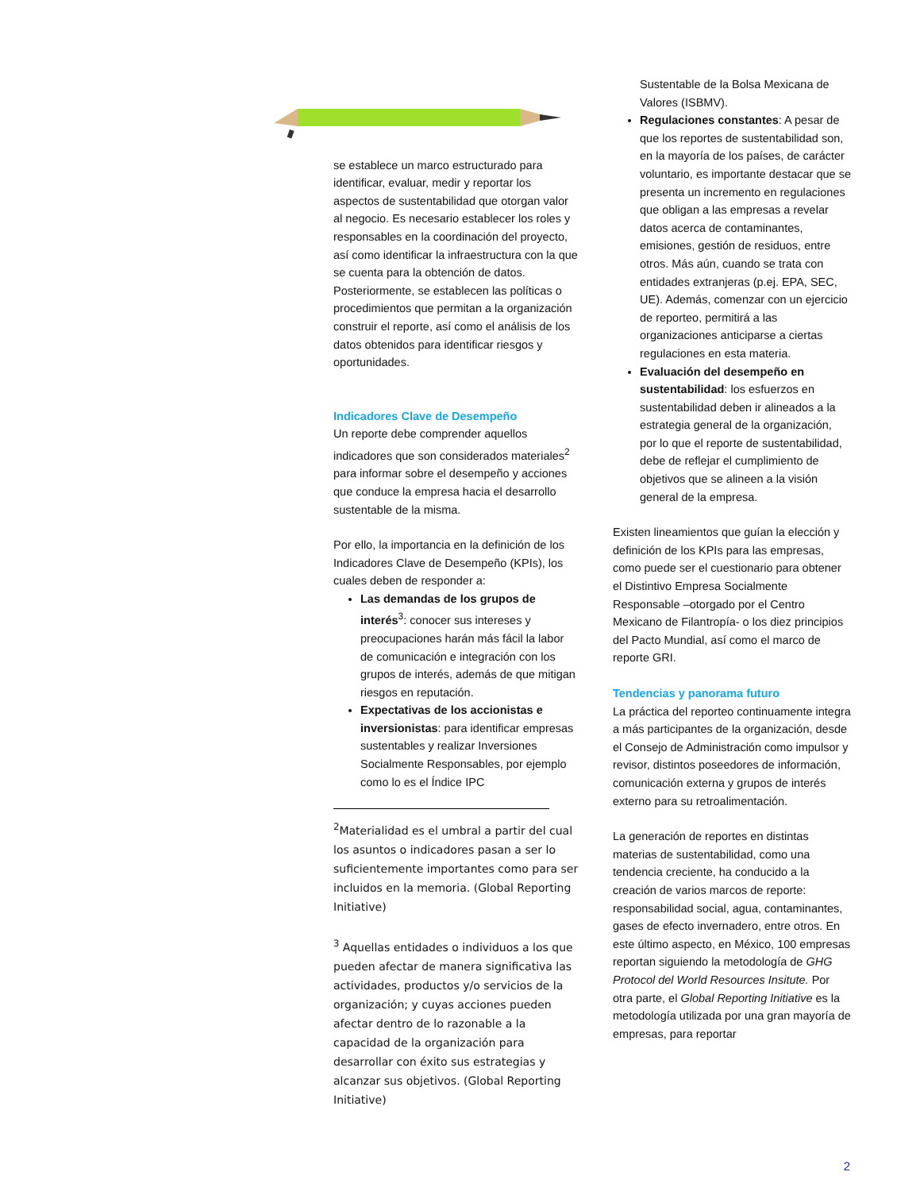se establece un marco estructurado para identificar, evaluar, medir y reportar los aspectos de sustentabilidad que otorgan valor al negocio. Es necesario establecer los roles y responsables en la coordinación del proyecto, así como identificar la infraestructura con la que se cuenta para la obtención de datos. Posteriormente, se establecen las políticas o procedimientos que permitan a la organización construir el reporte, así como el análisis de los datos obtenidos para identificar riesgos y oportunidades.
Indicadores Clave de Desempeño
Un reporte debe comprender aquellos indicadores que son considerados materiales<sup>2</sup> para informar sobre el desempeño y acciones que conduce la empresa hacia el desarrollo sustentable de la misma.
Por ello, la importancia en la definición de los Indicadores Clave de Desempeño (KPIs), los cuales deben de responder a:
Las demandas de los grupos de interés<sup>3</sup>: conocer sus intereses y preocupaciones harán más fácil la labor de comunicación e integración con los grupos de interés, además de que mitigan riesgos en reputación.
Expectativas de los accionistas e inversionistas: para identificar empresas sustentables y realizar Inversiones Socialmente Responsables, por ejemplo como lo es el Índice IPC
<sup>2</sup> Materialidad es el umbral a partir del cual los asuntos o indicadores pasan a ser lo suficientemente importantes como para ser incluidos en la memoria. (Global Reporting Initiative)
<sup>3</sup> Aquellas entidades o individuos a los que pueden afectar de manera significativa las actividades, productos y/o servicios de la organización; y cuyas acciones pueden afectar dentro de lo razonable a la capacidad de la organización para desarrollar con éxito sus estrategias y alcanzar sus objetivos. (Global Reporting Initiative)
Sustentable de la Bolsa Mexicana de Valores (ISBMV).
Regulaciones constantes: A pesar de que los reportes de sustentabilidad son, en la mayoría de los países, de carácter voluntario, es importante destacar que se presenta un incremento en regulaciones que obligan a las empresas a revelar datos acerca de contaminantes, emisiones, gestión de residuos, entre otros. Más aún, cuando se trata con entidades extranjeras (p.ej. EPA, SEC, UE). Además, comenzar con un ejercicio de reporteo, permitirá a las organizaciones anticiparse a ciertas regulaciones en esta materia.
Evaluación del desempeño en sustentabilidad: los esfuerzos en sustentabilidad deben ir alineados a la estrategia general de la organización, por lo que el reporte de sustentabilidad, debe de reflejar el cumplimiento de objetivos que se alineen a la visión general de la empresa.
Existen lineamientos que guían la elección y definición de los KPIs para las empresas, como puede ser el cuestionario para obtener el Distintivo Empresa Socialmente Responsable –otorgado por el Centro Mexicano de Filantropía- o los diez principios del Pacto Mundial, así como el marco de reporte GRI.
Tendencias y panorama futuro
La práctica del reporteo continuamente integra a más participantes de la organización, desde el Consejo de Administración como impulsor y revisor, distintos poseedores de información, comunicación externa y grupos de interés externo para su retroalimentación.
La generación de reportes en distintas materias de sustentabilidad, como una tendencia creciente, ha conducido a la creación de varios marcos de reporte: responsabilidad social, agua, contaminantes, gases de efecto invernadero, entre otros. En este último aspecto, en México, 100 empresas reportan siguiendo la metodología de GHG Protocol del World Resources Insitute. Por otra parte, el Global Reporting Initiative es la metodología utilizada por una gran mayoría de empresas, para reportar
2